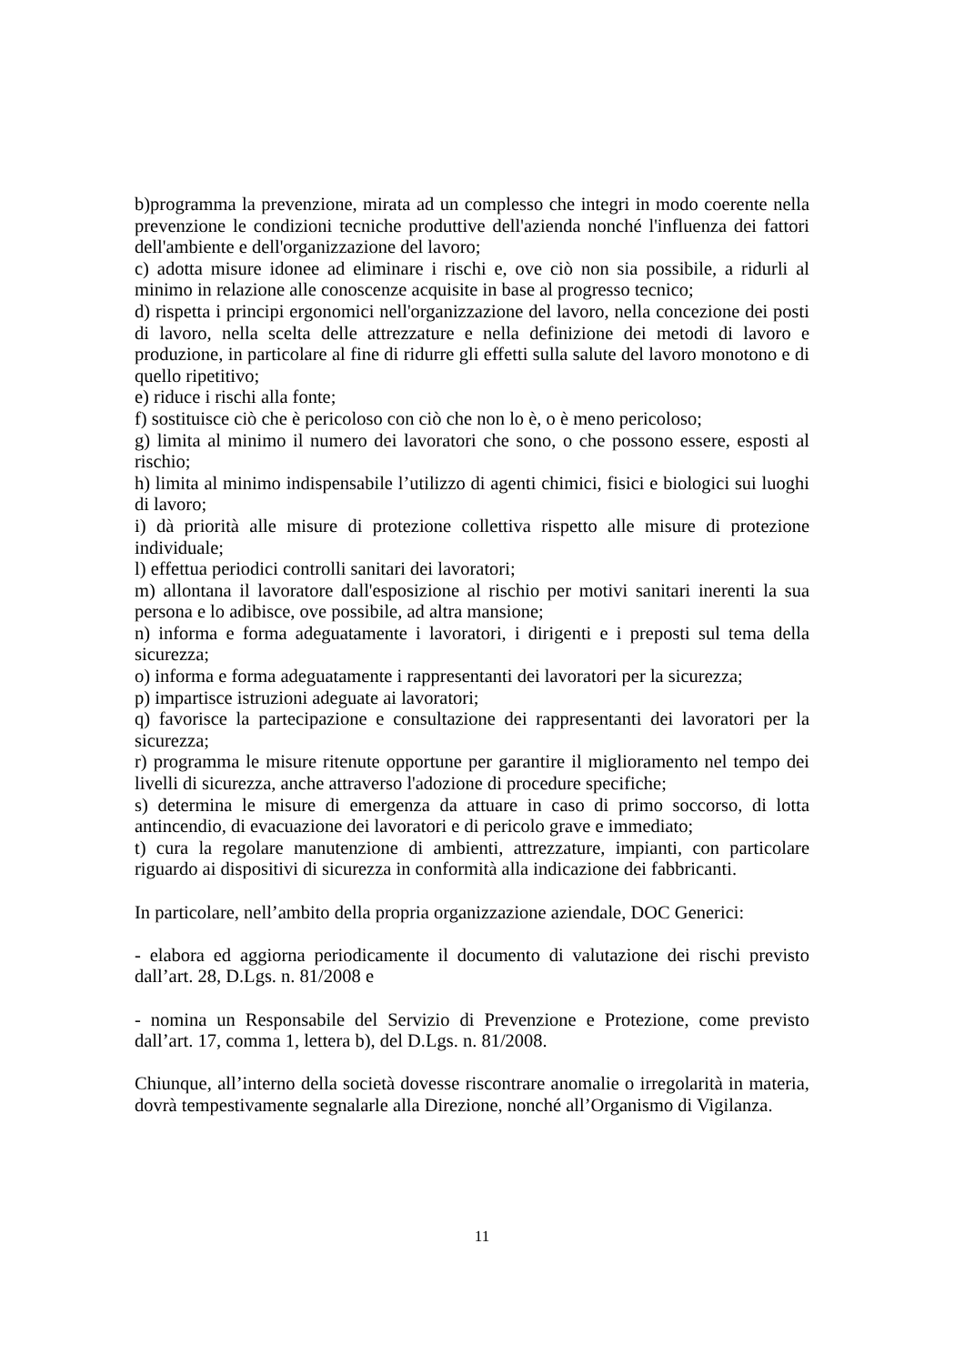b)programma la prevenzione, mirata ad un complesso che integri in modo coerente nella prevenzione le condizioni tecniche produttive dell'azienda nonché l'influenza dei fattori dell'ambiente e dell'organizzazione del lavoro;
c) adotta misure idonee ad eliminare i rischi e, ove ciò non sia possibile, a ridurli al minimo in relazione alle conoscenze acquisite in base al progresso tecnico;
d) rispetta i principi ergonomici nell'organizzazione del lavoro, nella concezione dei posti di lavoro, nella scelta delle attrezzature e nella definizione dei metodi di lavoro e produzione, in particolare al fine di ridurre gli effetti sulla salute del lavoro monotono e di quello ripetitivo;
e) riduce i rischi alla fonte;
f) sostituisce ciò che è pericoloso con ciò che non lo è, o è meno pericoloso;
g) limita al minimo il numero dei lavoratori che sono, o che possono essere, esposti al rischio;
h) limita al minimo indispensabile l’utilizzo di agenti chimici, fisici e biologici sui luoghi di lavoro;
i) dà priorità alle misure di protezione collettiva rispetto alle misure di protezione individuale;
l) effettua periodici controlli sanitari dei lavoratori;
m) allontana il lavoratore dall'esposizione al rischio per motivi sanitari inerenti la sua persona e lo adibisce, ove possibile, ad altra mansione;
n) informa e forma adeguatamente i lavoratori, i dirigenti e i preposti sul tema della sicurezza;
o) informa e forma adeguatamente i rappresentanti dei lavoratori per la sicurezza;
p) impartisce istruzioni adeguate ai lavoratori;
q) favorisce la partecipazione e consultazione dei rappresentanti dei lavoratori per la sicurezza;
r) programma le misure ritenute opportune per garantire il miglioramento nel tempo dei livelli di sicurezza, anche attraverso l'adozione di procedure specifiche;
s) determina le misure di emergenza da attuare in caso di primo soccorso, di lotta antincendio, di evacuazione dei lavoratori e di pericolo grave e immediato;
t) cura la regolare manutenzione di ambienti, attrezzature, impianti, con particolare riguardo ai dispositivi di sicurezza in conformità alla indicazione dei fabbricanti.
In particolare, nell’ambito della propria organizzazione aziendale, DOC Generici:
- elabora ed aggiorna periodicamente il documento di valutazione dei rischi previsto dall’art. 28, D.Lgs. n. 81/2008 e
- nomina un Responsabile del Servizio di Prevenzione e Protezione, come previsto dall’art. 17, comma 1, lettera b), del D.Lgs. n. 81/2008.
Chiunque, all’interno della società dovesse riscontrare anomalie o irregolarità in materia, dovrà tempestivamente segnalarle alla Direzione, nonché all’Organismo di Vigilanza.
11